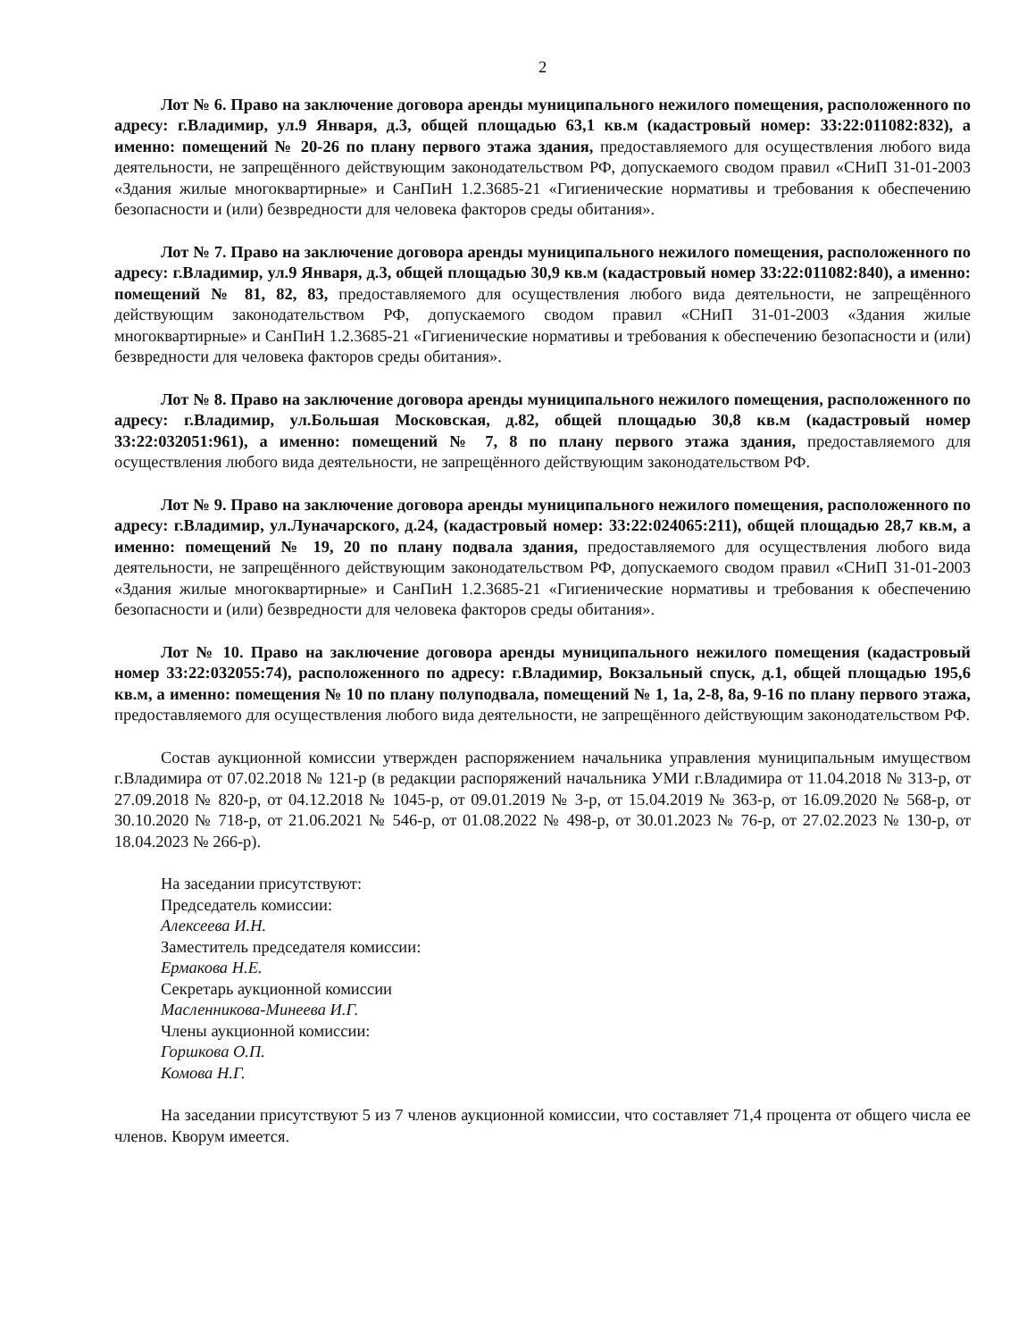2
Лот № 6. Право на заключение договора аренды муниципального нежилого помещения, расположенного по адресу: г.Владимир, ул.9 Января, д.3, общей площадью 63,1 кв.м (кадастровый номер: 33:22:011082:832), а именно: помещений № 20-26 по плану первого этажа здания, предоставляемого для осуществления любого вида деятельности, не запрещённого действующим законодательством РФ, допускаемого сводом правил «СНиП 31-01-2003 «Здания жилые многоквартирные» и СанПиН 1.2.3685-21 «Гигиенические нормативы и требования к обеспечению безопасности и (или) безвредности для человека факторов среды обитания».
Лот № 7. Право на заключение договора аренды муниципального нежилого помещения, расположенного по адресу: г.Владимир, ул.9 Января, д.3, общей площадью 30,9 кв.м (кадастровый номер 33:22:011082:840), а именно: помещений № 81, 82, 83, предоставляемого для осуществления любого вида деятельности, не запрещённого действующим законодательством РФ, допускаемого сводом правил «СНиП 31-01-2003 «Здания жилые многоквартирные» и СанПиН 1.2.3685-21 «Гигиенические нормативы и требования к обеспечению безопасности и (или) безвредности для человека факторов среды обитания».
Лот № 8. Право на заключение договора аренды муниципального нежилого помещения, расположенного по адресу: г.Владимир, ул.Большая Московская, д.82, общей площадью 30,8 кв.м (кадастровый номер 33:22:032051:961), а именно: помещений № 7, 8 по плану первого этажа здания, предоставляемого для осуществления любого вида деятельности, не запрещённого действующим законодательством РФ.
Лот № 9. Право на заключение договора аренды муниципального нежилого помещения, расположенного по адресу: г.Владимир, ул.Луначарского, д.24, (кадастровый номер: 33:22:024065:211), общей площадью 28,7 кв.м, а именно: помещений № 19, 20 по плану подвала здания, предоставляемого для осуществления любого вида деятельности, не запрещённого действующим законодательством РФ, допускаемого сводом правил «СНиП 31-01-2003 «Здания жилые многоквартирные» и СанПиН 1.2.3685-21 «Гигиенические нормативы и требования к обеспечению безопасности и (или) безвредности для человека факторов среды обитания».
Лот № 10. Право на заключение договора аренды муниципального нежилого помещения (кадастровый номер 33:22:032055:74), расположенного по адресу: г.Владимир, Вокзальный спуск, д.1, общей площадью 195,6 кв.м, а именно: помещения № 10 по плану полуподвала, помещений № 1, 1а, 2-8, 8а, 9-16 по плану первого этажа, предоставляемого для осуществления любого вида деятельности, не запрещённого действующим законодательством РФ.
Состав аукционной комиссии утвержден распоряжением начальника управления муниципальным имуществом г.Владимира от 07.02.2018 № 121-р (в редакции распоряжений начальника УМИ г.Владимира от 11.04.2018 № 313-р, от 27.09.2018 № 820-р, от 04.12.2018 № 1045-р, от 09.01.2019 № 3-р, от 15.04.2019 № 363-р, от 16.09.2020 № 568-р, от 30.10.2020 № 718-р, от 21.06.2021 № 546-р, от 01.08.2022 № 498-р, от 30.01.2023 № 76-р, от 27.02.2023 № 130-р, от 18.04.2023 № 266-р).
На заседании присутствуют:
Председатель комиссии:
Алексеева И.Н.
Заместитель председателя комиссии:
Ермакова Н.Е.
Секретарь аукционной комиссии
Масленникова-Минеева И.Г.
Члены аукционной комиссии:
Горшкова О.П.
Комова Н.Г.
На заседании присутствуют 5 из 7 членов аукционной комиссии, что составляет 71,4 процента от общего числа ее членов. Кворум имеется.